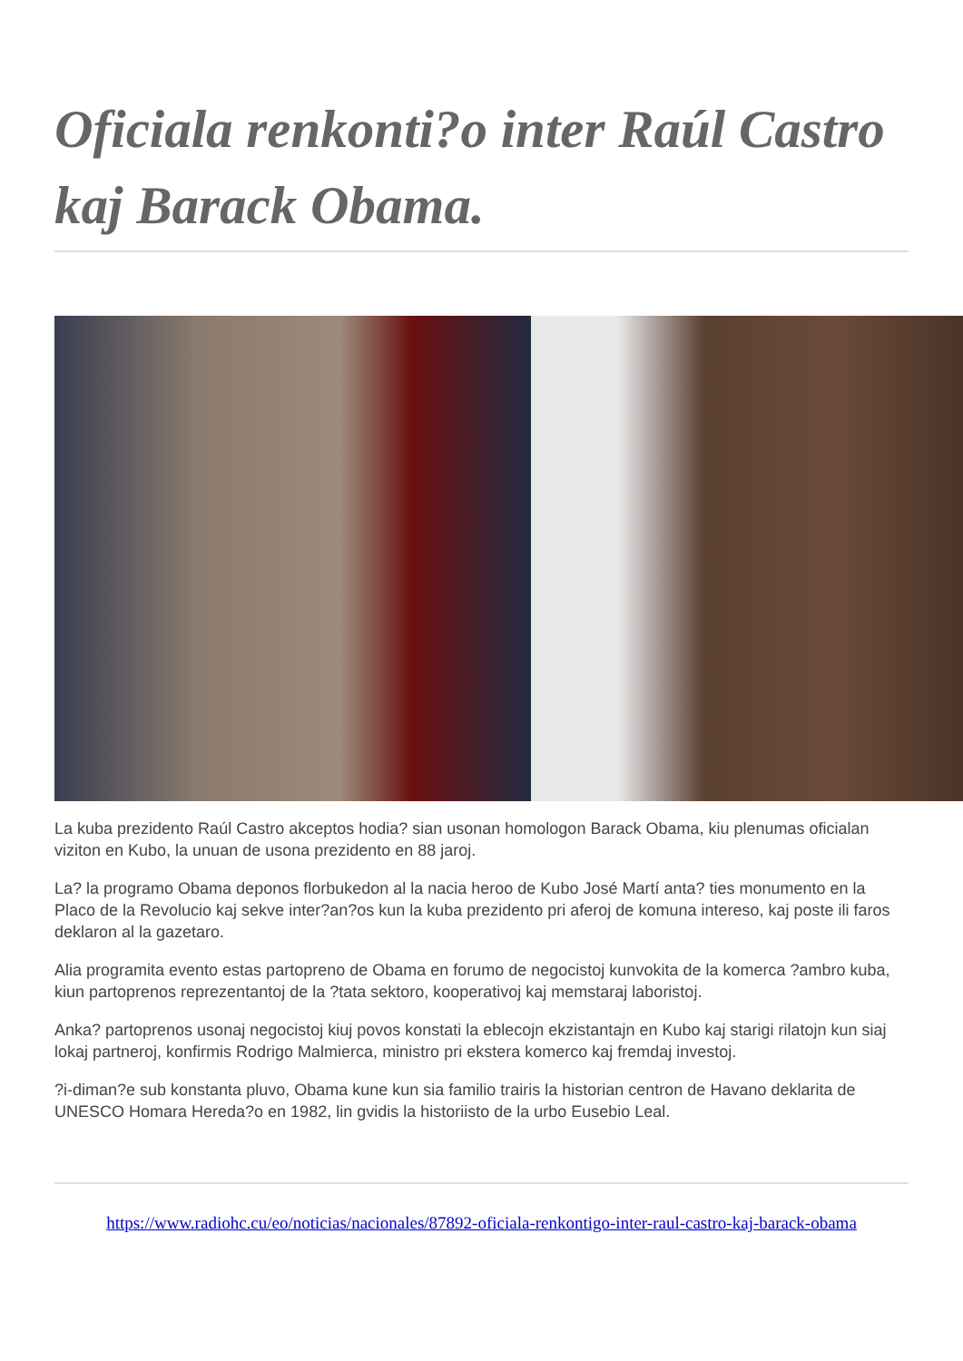Oficiala renkonti?o inter Raúl Castro kaj Barack Obama.
La kuba prezidento Raúl Castro akceptos hodia? sian usonan homologon Barack Obama, kiu plenumas oficialan viziton en Kubo, la unuan de usona prezidento en 88 jaroj.
La? la programo Obama deponos florbukedon al la nacia heroo de Kubo José Martí anta? ties monumento en la Placo de la Revolucio kaj sekve inter?an?os kun la kuba prezidento pri aferoj de komuna intereso, kaj poste ili faros deklaron al la gazetaro.
Alia programita evento estas partopreno de Obama en forumo de negocistoj kunvokita de la komerca ?ambro kuba, kiun partoprenos reprezentantoj de la ?tata sektoro, kooperativoj kaj memstaraj laboristoj.
Anka? partoprenos usonaj negocistoj kiuj povos konstati la eblecojn ekzistantajn en Kubo kaj starigi rilatojn kun siaj lokaj partneroj, konfirmis Rodrigo Malmierca, ministro pri ekstera komerco kaj fremdaj investoj.
?i-diman?e sub konstanta pluvo, Obama kune kun sia familio trairis la historian centron de Havano deklarita de UNESCO Homara Hereda?o en 1982, lin gvidis la historiisto de la urbo Eusebio Leal.
https://www.radiohc.cu/eo/noticias/nacionales/87892-oficiala-renkontigo-inter-raul-castro-kaj-barack-obama